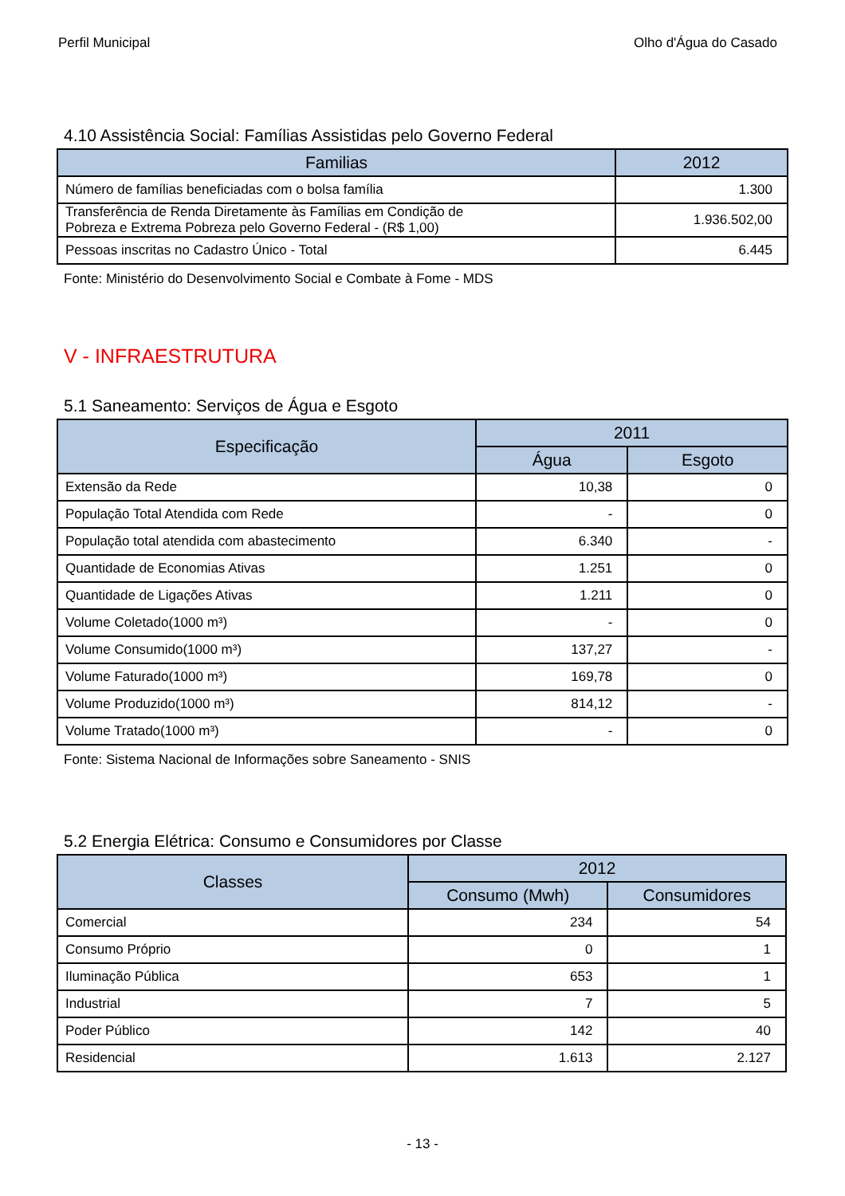Perfil Municipal Olho d'Água do Casado
4.10 Assistência Social: Famílias Assistidas pelo Governo Federal
| Familias | 2012 |
| --- | --- |
| Número de famílias beneficiadas com o bolsa família | 1.300 |
| Transferência de Renda Diretamente às Famílias em Condição de Pobreza e Extrema Pobreza pelo Governo Federal - (R$ 1,00) | 1.936.502,00 |
| Pessoas inscritas no Cadastro Único - Total | 6.445 |
Fonte: Ministério do Desenvolvimento Social e Combate à Fome - MDS
V - INFRAESTRUTURA
5.1 Saneamento: Serviços de Água e Esgoto
| Especificação | 2011 | |
| --- | --- | --- |
| | Água | Esgoto |
| Extensão da Rede | 10,38 | 0 |
| População Total Atendida com Rede | - | 0 |
| População total atendida com abastecimento | 6.340 | - |
| Quantidade de Economias Ativas | 1.251 | 0 |
| Quantidade de Ligações Ativas | 1.211 | 0 |
| Volume Coletado(1000 m³) | - | 0 |
| Volume Consumido(1000 m³) | 137,27 | - |
| Volume Faturado(1000 m³) | 169,78 | 0 |
| Volume Produzido(1000 m³) | 814,12 | - |
| Volume Tratado(1000 m³) | - | 0 |
Fonte: Sistema Nacional de Informações sobre Saneamento - SNIS
5.2 Energia Elétrica: Consumo e Consumidores por Classe
| Classes | 2012 | |
| --- | --- | --- |
| | Consumo (Mwh) | Consumidores |
| Comercial | 234 | 54 |
| Consumo Próprio | 0 | 1 |
| Iluminação Pública | 653 | 1 |
| Industrial | 7 | 5 |
| Poder Público | 142 | 40 |
| Residencial | 1.613 | 2.127 |
- 13 -